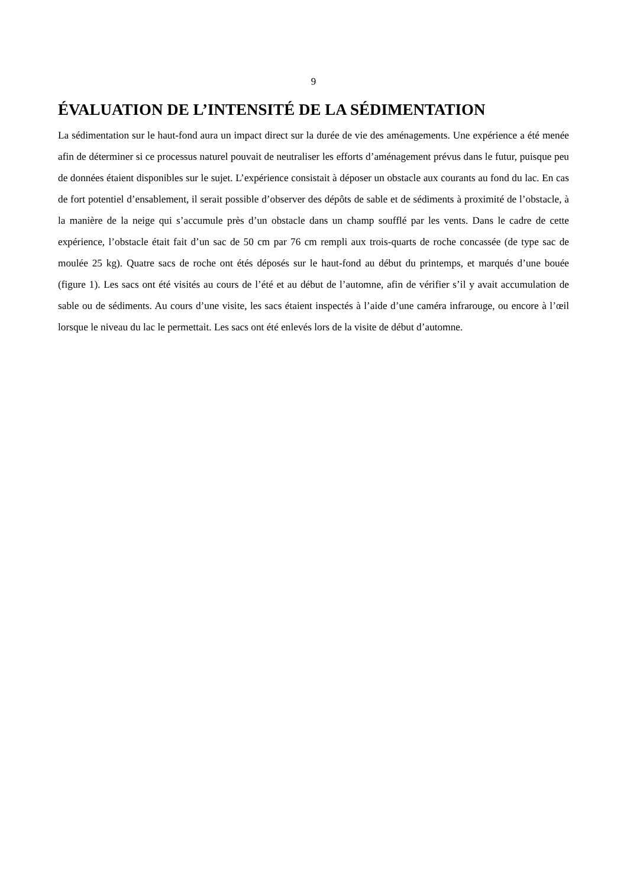9
ÉVALUATION DE L’INTENSITÉ DE LA SÉDIMENTATION
La sédimentation sur le haut-fond aura un impact direct sur la durée de vie des aménagements. Une expérience a été menée afin de déterminer si ce processus naturel pouvait de neutraliser les efforts d’aménagement prévus dans le futur, puisque peu de données étaient disponibles sur le sujet. L’expérience consistait à déposer un obstacle aux courants au fond du lac. En cas de fort potentiel d’ensablement, il serait possible d’observer des dépôts de sable et de sédiments à proximité de l’obstacle, à la manière de la neige qui s’accumule près d’un obstacle dans un champ soufflé par les vents. Dans le cadre de cette expérience, l’obstacle était fait d’un sac de 50 cm par 76 cm rempli aux trois-quarts de roche concassée (de type sac de moulée 25 kg). Quatre sacs de roche ont étés déposés sur le haut-fond au début du printemps, et marqués d’une bouée (figure 1). Les sacs ont été visités au cours de l’été et au début de l’automne, afin de vérifier s’il y avait accumulation de sable ou de sédiments. Au cours d’une visite, les sacs étaient inspectés à l’aide d’une caméra infrarouge, ou encore à l’œil lorsque le niveau du lac le permettait. Les sacs ont été enlevés lors de la visite de début d’automne.